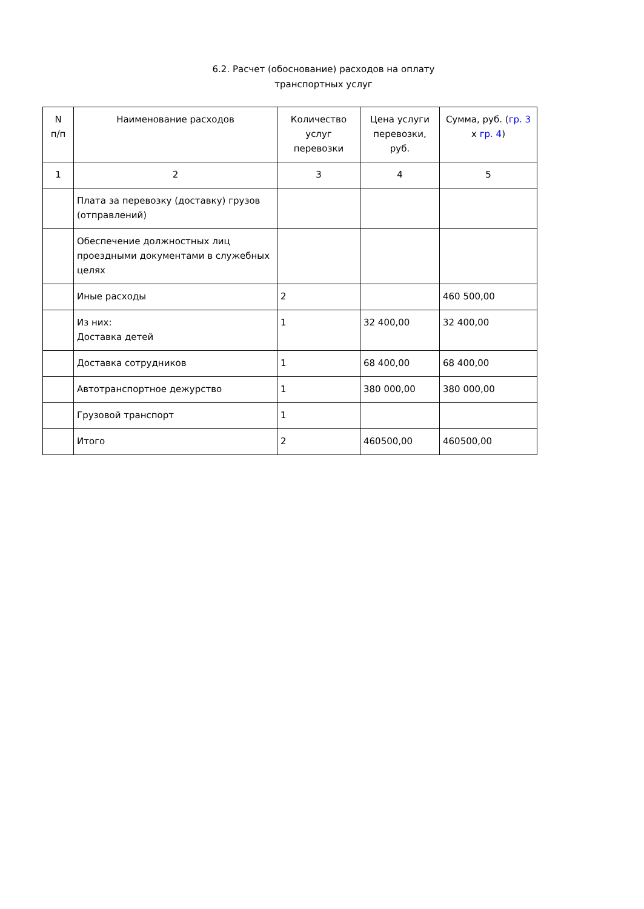6.2. Расчет (обоснование) расходов на оплату
транспортных услуг
| N п/п | Наименование расходов | Количество услуг перевозки | Цена услуги перевозки, руб. | Сумма, руб. ( гр. 3 x гр. 4 ) |
| --- | --- | --- | --- | --- |
| 1 | 2 | 3 | 4 | 5 |
| | Плата за перевозку (доставку) грузов (отправлений) | | | |
| | Обеспечение должностных лиц проездными документами в служебных целях | | | |
| | Иные расходы | 2 | | 460 500,00 |
| | Из них: Доставка детей | 1 | 32 400,00 | 32 400,00 |
| | Доставка сотрудников | 1 | 68 400,00 | 68 400,00 |
| | Автотранспортное дежурство | 1 | 380 000,00 | 380 000,00 |
| | Грузовой транспорт | 1 | | |
| | Итого | 2 | 460500,00 | 460500,00 |